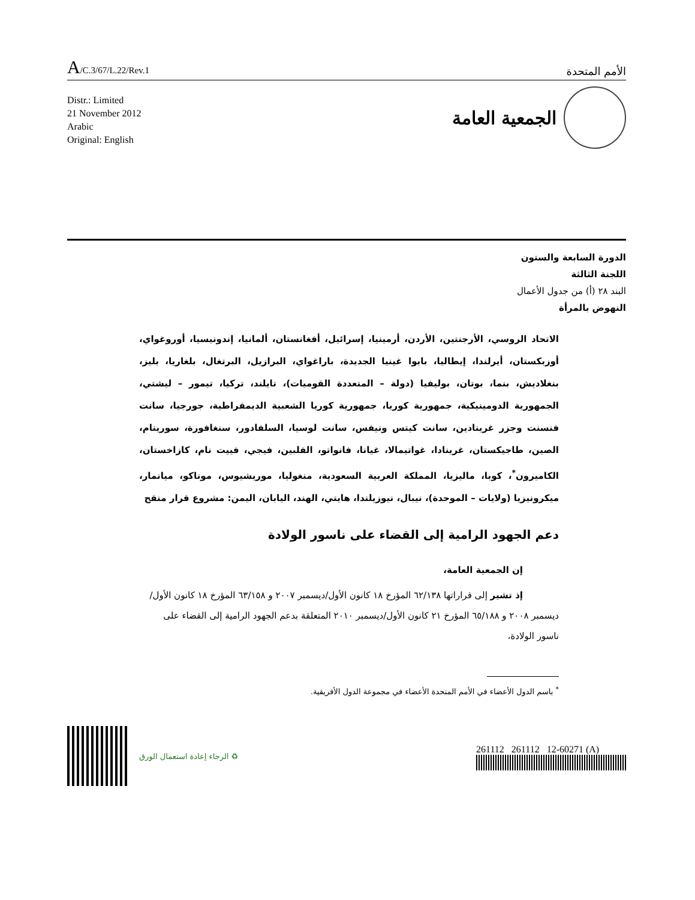A/C.3/67/L.22/Rev.1
الأمم المتحدة
Distr.: Limited
21 November 2012
Arabic
Original: English
الجمعية العامة
الدورة السابعة والستون
اللجنة الثالثة
البند ٢٨ (أ) من جدول الأعمال
النهوض بالمرأة
الاتحاد الروسي، الأرجنتين، الأردن، أرمينيا، إسرائيل، أفغانستان، ألمانيا، إندونيسيا، أوروغواي، أوزبكستان، أيرلندا، إيطاليا، بابوا غينيا الجديدة، باراغواي، البرازيل، البرتغال، بلغاريا، بليز، بنغلاديش، بنما، بوتان، بوليفيا (دولة – المتعددة القوميات)، تايلند، تركيا، تيمور – ليشتي، الجمهورية الدومينيكية، جمهورية كوريا، جمهورية كوريا الشعبية الديمقراطية، جورجيا، سانت فنسنت وجزر غرينادين، سانت كيتس ونيفس، سانت لوسيا، السلفادور، سنغافورة، سورينام، الصين، طاجيكستان، غرينادا، غواتيمالا، غيانا، فانواتو، الفلبين، فيجي، فييت نام، كازاخستان، الكاميرون<sup>*</sup>، كوبا، ماليزيا، المملكة العربية السعودية، منغوليا، موريشيوس، موناكو، ميانمار، ميكرونيزيا (ولايات – الموحدة)، نيبال، نيوزيلندا، هايتي، الهند، اليابان، اليمن: مشروع قرار منقح
دعم الجهود الرامية إلى القضاء على ناسور الولادة
إن الجمعية العامة،
إذ تشير إلى قراراتها ٦٢/١٣٨ المؤرخ ١٨ كانون الأول/ديسمبر ٢٠٠٧ و ٦٣/١٥٨ المؤرخ ١٨ كانون الأول/ديسمبر ٢٠٠٨ و ٦٥/١٨٨ المؤرخ ٢١ كانون الأول/ديسمبر ٢٠١٠ المتعلقة بدعم الجهود الرامية إلى القضاء على ناسور الولادة،
<sup>*</sup> باسم الدول الأعضاء في الأمم المتحدة الأعضاء في مجموعة الدول الأفريقية.
♻ الرجاء إعادة استعمال الورق
261112 261112 12-60271 (A)